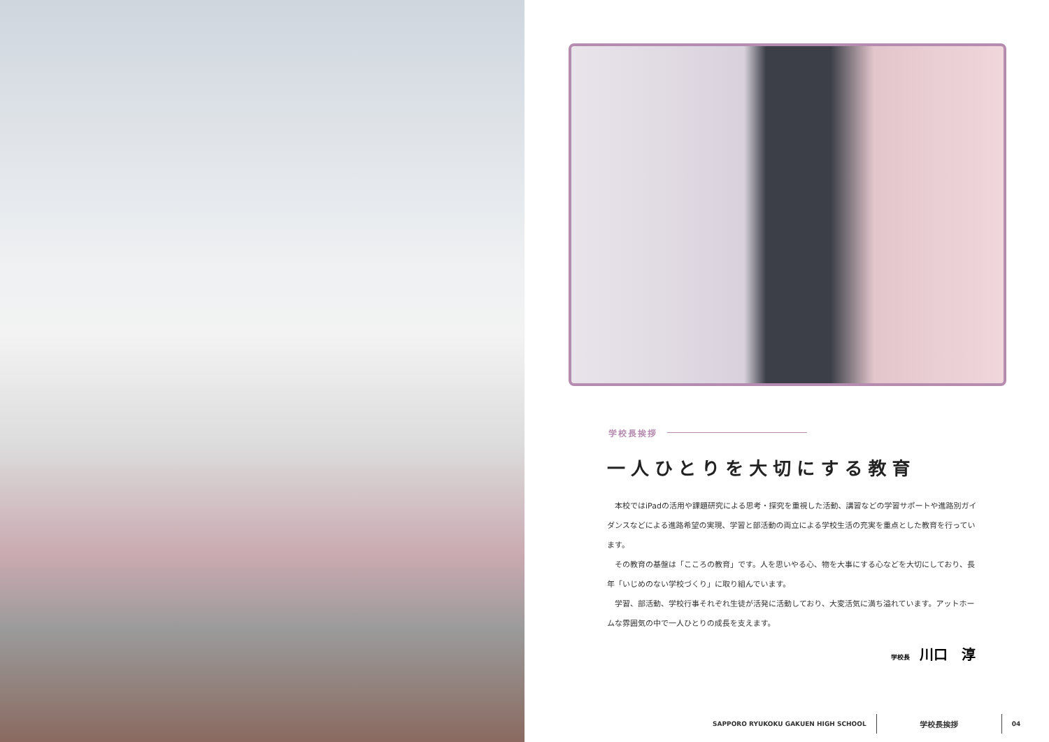学校長挨拶
一人ひとりを大切にする教育
　本校ではiPadの活用や課題研究による思考・探究を重視した活動、講習などの学習サポートや進路別ガイダンスなどによる進路希望の実現、学習と部活動の両立による学校生活の充実を重点とした教育を行っています。
　その教育の基盤は「こころの教育」です。人を思いやる心、物を大事にする心などを大切にしており、長年「いじめのない学校づくり」に取り組んでいます。
　学習、部活動、学校行事それぞれ生徒が活発に活動しており、大変活気に満ち溢れています。アットホームな雰囲気の中で一人ひとりの成長を支えます。
学校長 川口　淳
SAPPORO RYUKOKU GAKUEN HIGH SCHOOL
学校長挨拶
04